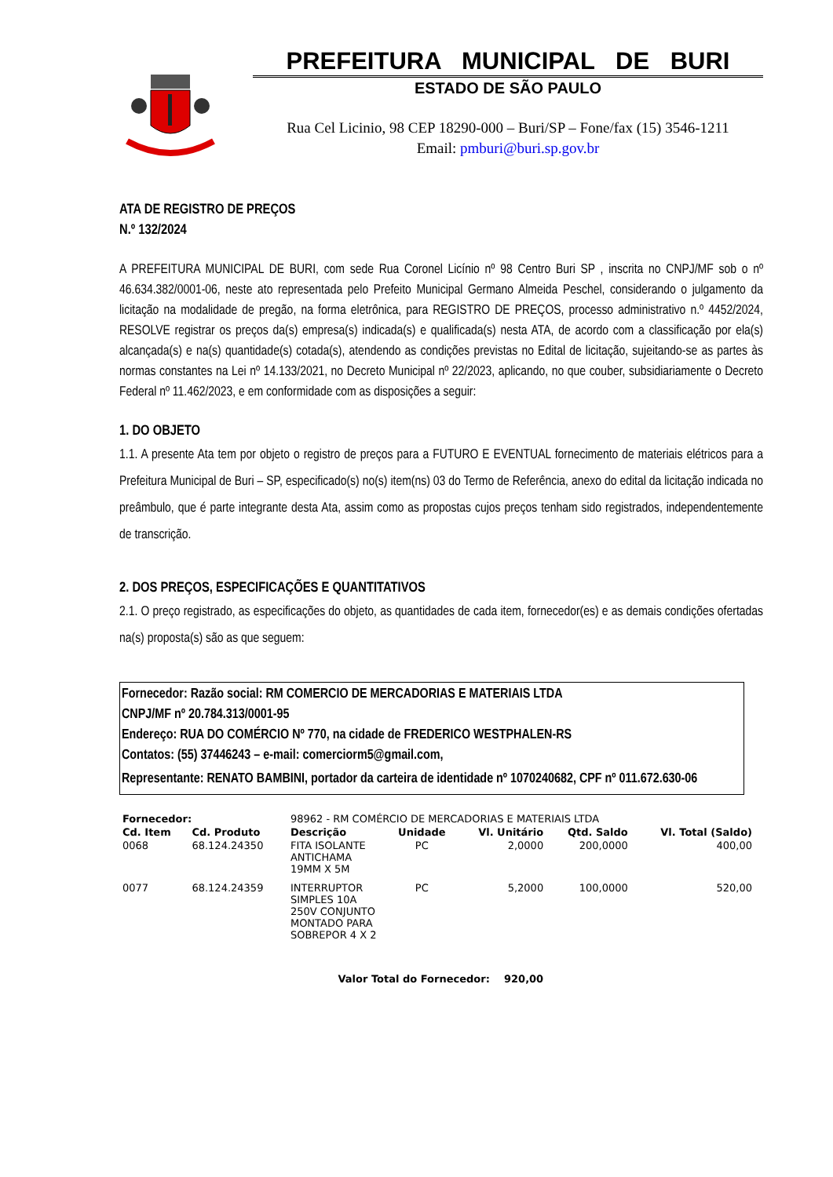PREFEITURA MUNICIPAL DE BURI
ESTADO DE SÃO PAULO
Rua Cel Licinio, 98 CEP 18290-000 – Buri/SP – Fone/fax (15) 3546-1211
Email: pmburi@buri.sp.gov.br
ATA DE REGISTRO DE PREÇOS
N.º 132/2024
A PREFEITURA MUNICIPAL DE BURI, com sede Rua Coronel Licínio nº 98 Centro Buri SP , inscrita no CNPJ/MF sob o nº 46.634.382/0001-06, neste ato representada pelo Prefeito Municipal Germano Almeida Peschel, considerando o julgamento da licitação na modalidade de pregão, na forma eletrônica, para REGISTRO DE PREÇOS, processo administrativo n.º 4452/2024, RESOLVE registrar os preços da(s) empresa(s) indicada(s) e qualificada(s) nesta ATA, de acordo com a classificação por ela(s) alcançada(s) e na(s) quantidade(s) cotada(s), atendendo as condições previstas no Edital de licitação, sujeitando-se as partes às normas constantes na Lei nº 14.133/2021, no Decreto Municipal nº 22/2023, aplicando, no que couber, subsidiariamente o Decreto Federal nº 11.462/2023, e em conformidade com as disposições a seguir:
1. DO OBJETO
1.1. A presente Ata tem por objeto o registro de preços para a FUTURO E EVENTUAL fornecimento de materiais elétricos para a Prefeitura Municipal de Buri – SP, especificado(s) no(s) item(ns) 03 do Termo de Referência, anexo do edital da licitação indicada no preâmbulo, que é parte integrante desta Ata, assim como as propostas cujos preços tenham sido registrados, independentemente de transcrição.
2. DOS PREÇOS, ESPECIFICAÇÕES E QUANTITATIVOS
2.1. O preço registrado, as especificações do objeto, as quantidades de cada item, fornecedor(es) e as demais condições ofertadas na(s) proposta(s) são as que seguem:
Fornecedor: Razão social: RM COMERCIO DE MERCADORIAS E MATERIAIS LTDA
CNPJ/MF nº 20.784.313/0001-95
Endereço: RUA DO COMÉRCIO Nº 770, na cidade de FREDERICO WESTPHALEN-RS
Contatos: (55) 37446243 – e-mail: comerciorm5@gmail.com,
Representante: RENATO BAMBINI, portador da carteira de identidade nº 1070240682, CPF nº 011.672.630-06
| Fornecedor: | | 98962 - RM COMÉRCIO DE MERCADORIAS E MATERIAIS LTDA | | | | |
| Cd. Item | Cd. Produto | Descrição | Unidade | Vl. Unitário | Qtd. Saldo | Vl. Total (Saldo) |
| 0068 | 68.124.24350 | FITA ISOLANTE ANTICHAMA 19MM X 5M | PC | 2,0000 | 200,0000 | 400,00 |
| 0077 | 68.124.24359 | INTERRUPTOR SIMPLES 10A 250V CONJUNTO MONTADO PARA SOBREPOR 4 X 2 | PC | 5,2000 | 100,0000 | 520,00 |
| Valor Total do Fornecedor: 920,00 | | | | | | |